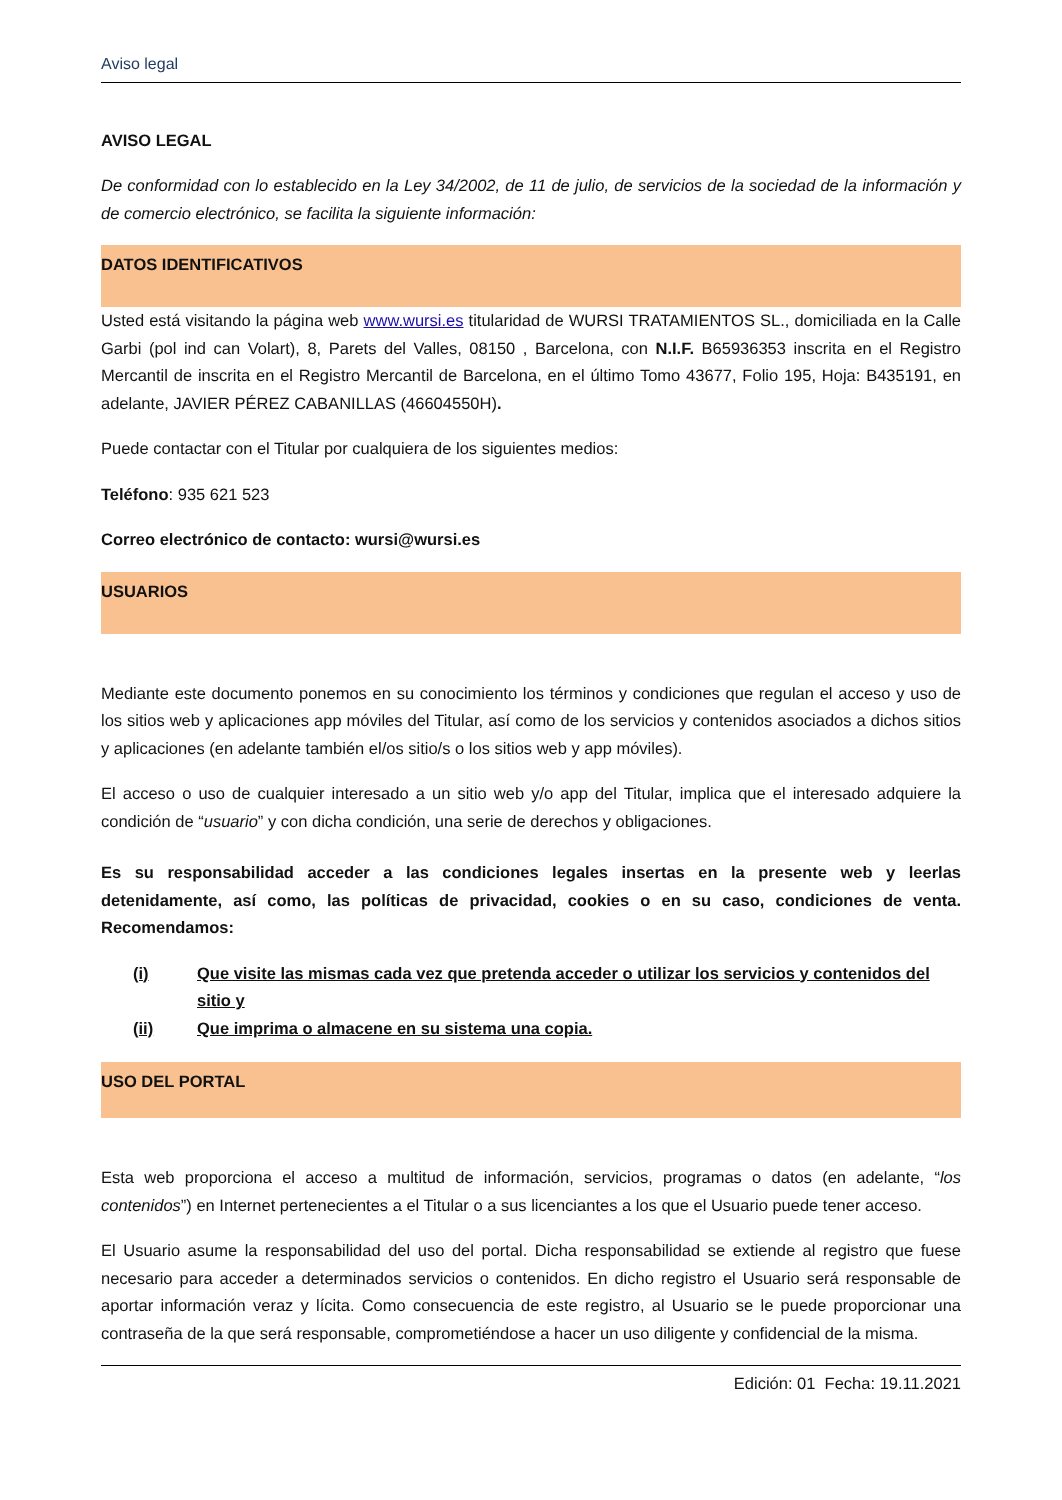Aviso legal
AVISO LEGAL
De conformidad con lo establecido en la Ley 34/2002, de 11 de julio, de servicios de la sociedad de la información y de comercio electrónico, se facilita la siguiente información:
DATOS IDENTIFICATIVOS
Usted está visitando la página web www.wursi.es titularidad de WURSI TRATAMIENTOS SL., domiciliada en la Calle Garbi (pol ind can Volart), 8, Parets del Valles, 08150 , Barcelona, con N.I.F. B65936353 inscrita en el Registro Mercantil de inscrita en el Registro Mercantil de Barcelona, en el último Tomo 43677, Folio 195, Hoja: B435191, en adelante, JAVIER PÉREZ CABANILLAS (46604550H).
Puede contactar con el Titular por cualquiera de los siguientes medios:
Teléfono: 935 621 523
Correo electrónico de contacto: wursi@wursi.es
USUARIOS
Mediante este documento ponemos en su conocimiento los términos y condiciones que regulan el acceso y uso de los sitios web y aplicaciones app móviles del Titular, así como de los servicios y contenidos asociados a dichos sitios y aplicaciones (en adelante también el/os sitio/s o los sitios web y app móviles).
El acceso o uso de cualquier interesado a un sitio web y/o app del Titular, implica que el interesado adquiere la condición de “usuario” y con dicha condición, una serie de derechos y obligaciones.
Es su responsabilidad acceder a las condiciones legales insertas en la presente web y leerlas detenidamente, así como, las políticas de privacidad, cookies o en su caso, condiciones de venta. Recomendamos:
(i) Que visite las mismas cada vez que pretenda acceder o utilizar los servicios y contenidos del sitio y
(ii) Que imprima o almacene en su sistema una copia.
USO DEL PORTAL
Esta web proporciona el acceso a multitud de información, servicios, programas o datos (en adelante, “los contenidos”) en Internet pertenecientes a el Titular o a sus licenciantes a los que el Usuario puede tener acceso.
El Usuario asume la responsabilidad del uso del portal. Dicha responsabilidad se extiende al registro que fuese necesario para acceder a determinados servicios o contenidos. En dicho registro el Usuario será responsable de aportar información veraz y lícita. Como consecuencia de este registro, al Usuario se le puede proporcionar una contraseña de la que será responsable, comprometiéndose a hacer un uso diligente y confidencial de la misma.
Edición: 01 Fecha: 19.11.2021